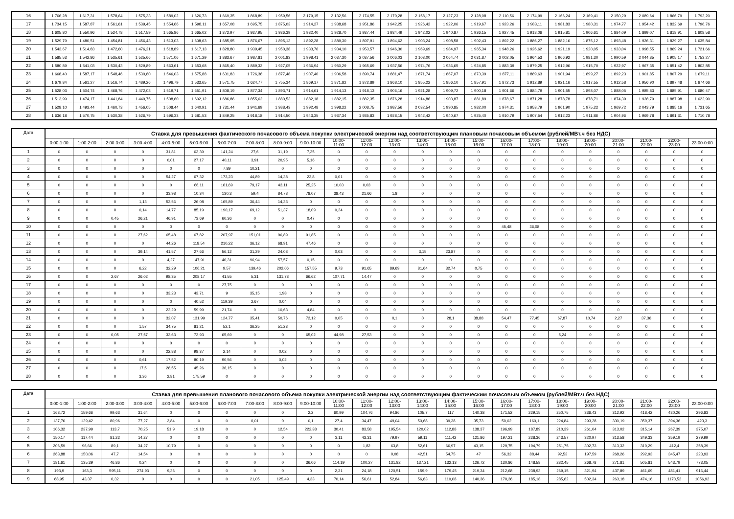| 16 | 1 766,28 | 1 617,31 | 1 578,64 | 1 575,33 | 1 589,02 | 1 626,73 | 1 669,35 | 1 868,89 | 1 959,56 | 2 179,15 | 2 132,56 | 2 174,55 | 2 170,28 | 2 158,17 | 2 127,23 | 2 128,08 | 2 110,56 | 2 174,99 | 2 166,24 | 2 169,41 | 2 150,29 | 2 089,64 | 1 866,79 | 1 792,20 |
| 17 | 1 734,15 | 1 587,87 | 1 561,61 | 1 539,45 | 1 554,66 | 1 598,11 | 1 657,08 | 1 695,75 | 1 875,03 | 1 914,27 | 1 938,68 | 1 951,86 | 1 942,25 | 1 926,42 | 1 922,06 | 1 919,67 | 1 923,26 | 1 983,11 | 1 981,83 | 1 980,31 | 1 974,77 | 1 954,42 | 1 832,69 | 1 796,76 |
| 18 | 1 605,80 | 1 550,96 | 1 524,78 | 1 517,59 | 1 565,86 | 1 665,02 | 1 872,97 | 1 927,95 | 1 936,39 | 1 932,40 | 1 928,70 | 1 937,44 | 1 934,49 | 1 942,02 | 1 940,87 | 1 936,15 | 1 927,45 | 1 918,06 | 1 915,81 | 1 906,61 | 1 884,09 | 1 899,07 | 1 818,91 | 1 608,58 |
| 19 | 1 529,79 | 1 480,51 | 1 454,81 | 1 456,43 | 1 513,03 | 1 608,63 | 1 685,95 | 1 876,67 | 1 895,13 | 1 892,28 | 1 889,30 | 1 897,91 | 1 894,62 | 1 903,24 | 1 908,58 | 1 902,43 | 1 892,22 | 1 886,27 | 1 882,16 | 1 875,12 | 1 893,48 | 1 926,31 | 1 829,27 | 1 635,84 |
| 20 | 1 543,67 | 1 514,83 | 1 472,60 | 1 476,21 | 1 518,89 | 1 617,13 | 1 828,80 | 1 939,45 | 1 950,38 | 1 933,76 | 1 934,10 | 1 953,57 | 1 946,30 | 1 969,69 | 1 984,97 | 1 965,34 | 1 948,26 | 1 926,62 | 1 921,19 | 1 920,05 | 1 933,04 | 1 998,55 | 1 869,24 | 1 721,66 |
| 21 | 1 585,53 | 1 542,86 | 1 535,61 | 1 525,66 | 1 571,06 | 1 671,29 | 1 883,67 | 1 987,81 | 2 001,83 | 1 998,41 | 2 037,30 | 2 037,56 | 2 006,03 | 2 103,00 | 2 064,74 | 2 031,87 | 2 002,05 | 1 964,53 | 1 966,92 | 1 981,30 | 1 990,59 | 2 044,85 | 1 905,17 | 1 753,27 |
| 22 | 1 580,89 | 1 541,03 | 1 530,43 | 1 529,89 | 1 563,61 | 1 653,68 | 1 865,40 | 1 889,32 | 1 927,05 | 1 936,94 | 1 950,29 | 1 965,69 | 1 937,56 | 1 974,76 | 1 936,65 | 1 924,85 | 1 883,39 | 1 879,25 | 1 912,96 | 1 915,70 | 1 922,97 | 1 967,35 | 1 851,42 | 1 803,85 |
| 23 | 1 668,40 | 1 587,17 | 1 548,46 | 1 530,80 | 1 546,03 | 1 575,88 | 1 631,83 | 1 726,38 | 1 877,48 | 1 907,40 | 1 906,58 | 1 890,74 | 1 881,47 | 1 871,74 | 1 867,07 | 1 873,39 | 1 877,11 | 1 889,63 | 1 901,94 | 1 899,27 | 1 892,23 | 1 901,85 | 1 807,29 | 1 679,11 |
| 24 | 1 679,84 | 1 561,27 | 1 516,74 | 1 489,26 | 1 496,79 | 1 533,65 | 1 571,75 | 1 624,77 | 1 755,34 | 1 869,17 | 1 871,82 | 1 872,89 | 1 868,10 | 1 855,22 | 1 856,10 | 1 857,91 | 1 872,73 | 1 912,89 | 1 921,16 | 1 917,55 | 1 912,58 | 1 956,90 | 1 897,48 | 1 674,66 |
| 25 | 1 528,03 | 1 504,74 | 1 468,76 | 1 472,03 | 1 519,71 | 1 651,91 | 1 808,19 | 1 877,34 | 1 893,71 | 1 914,61 | 1 914,13 | 1 918,13 | 1 906,16 | 1 921,28 | 1 909,72 | 1 900,18 | 1 901,66 | 1 884,79 | 1 901,55 | 1 898,07 | 1 888,05 | 1 985,83 | 1 885,91 | 1 680,47 |
| 26 | 1 513,99 | 1 474,17 | 1 441,84 | 1 449,75 | 1 508,60 | 1 602,12 | 1 686,86 | 1 855,62 | 1 880,53 | 1 882,18 | 1 882,15 | 1 882,35 | 1 876,28 | 1 914,86 | 1 903,87 | 1 881,89 | 1 878,67 | 1 871,28 | 1 878,78 | 1 878,71 | 1 874,39 | 1 928,79 | 1 887,98 | 1 622,90 |
| 27 | 1 528,10 | 1 493,44 | 1 460,73 | 1 456,05 | 1 508,44 | 1 640,91 | 1 731,44 | 1 941,69 | 1 988,43 | 1 992,48 | 1 998,22 | 2 008,75 | 1 987,56 | 2 032,54 | 1 990,85 | 1 982,00 | 1 974,31 | 1 953,79 | 1 961,90 | 1 975,22 | 1 969,72 | 2 043,79 | 1 885,16 | 1 731,65 |
| 28 | 1 636,18 | 1 570,75 | 1 530,38 | 1 526,79 | 1 596,33 | 1 681,53 | 1 849,25 | 1 918,18 | 1 914,50 | 1 943,35 | 1 937,34 | 1 935,83 | 1 928,15 | 1 942,42 | 1 940,67 | 1 925,40 | 1 910,79 | 1 907,54 | 1 912,23 | 1 911,88 | 1 904,96 | 1 969,78 | 1 891,31 | 1 710,78 |
| Дата | Ставка для превышения фактического почасового объема покупки электрической энергии над соответствующим плановым почасовым объемом (рублей/МВт.ч без НДС) | | | | | | | | | | | | | | | | | | | | | | | |
| --- | --- | --- | --- | --- | --- | --- | --- | --- | --- | --- | --- | --- | --- | --- | --- | --- | --- | --- | --- | --- | --- | --- | --- | --- |
| | 0:00-1:00 | 1:00-2:00 | 2:00-3:00 | 3:00-4:00 | 4:00-5:00 | 5:00-6:00 | 6:00-7:00 | 7:00-8:00 | 8:00-9:00 | 9:00-10:00 | 10:00- 11:00 | 11:00- 12:00 | 12:00- 13:00 | 13:00- 14:00 | 14:00- 15:00 | 15:00- 16:00 | 16:00- 17:00 | 17:00- 18:00 | 18:00- 19:00 | 19:00- 20:00 | 20:00- 21:00 | 21:00- 22:00 | 22:00- 23:00 | 23:00-0:00 |
| 1 | 0 | 0 | 0 | 0 | 31,81 | 63,39 | 141,24 | 27,6 | 31,19 | 7,35 | 0 | 0 | 0 | 0 | 0 | 0 | 0 | 0 | 0 | 0 | 0 | 0 | 0 | 0 |
| 2 | 0 | 0 | 0 | 0 | 0,01 | 27,17 | 40,11 | 3,91 | 20,95 | 5,16 | 0 | 0 | 0 | 0 | 0 | 0 | 0 | 0 | 0 | 0 | 0 | 0 | 0 | 0 |
| 3 | 0 | 0 | 0 | 0 | 0 | 0 | 7,89 | 10,21 | 0 | 0 | 0 | 0 | 0 | 0 | 0 | 0 | 0 | 0 | 0 | 0 | 0 | 0 | 0 | 0 |
| 4 | 0 | 0 | 0 | 0 | 54,27 | 67,32 | 173,23 | 44,89 | 14,38 | 23,8 | 0,01 | 0 | 0 | 0 | 0 | 0 | 0 | 0 | 0 | 0 | 0 | 0 | 0 | 0 |
| 5 | 0 | 0 | 0 | 0 | 0 | 66,11 | 161,69 | 79,17 | 43,11 | 25,25 | 10,03 | 0,03 | 0 | 0 | 0 | 0 | 0 | 0 | 0 | 0 | 0 | 0 | 0 | 0 |
| 6 | 0 | 0 | 0 | 0 | 33,98 | 10,34 | 130,3 | 59,4 | 84,78 | 78,07 | 38,43 | 21,66 | 1,8 | 0 | 0 | 0 | 0 | 0 | 0 | 0 | 0 | 0 | 0 | 0 |
| 7 | 0 | 0 | 0 | 1,13 | 53,56 | 26,08 | 165,89 | 36,44 | 14,33 | 0 | 0 | 0 | 0 | 0 | 0 | 0 | 0 | 0 | 0 | 0 | 0 | 0 | 0 | 0 |
| 8 | 0 | 0 | 0 | 0,14 | 14,77 | 85,19 | 190,17 | 69,12 | 51,37 | 18,09 | 0,24 | 0 | 0 | 0 | 0 | 0 | 0 | 0 | 0 | 0 | 0 | 0 | 0 | 0 |
| 9 | 0 | 0 | 0,45 | 26,21 | 46,91 | 73,69 | 60,36 | 0 | 0 | 0,47 | 0 | 0 | 0 | 0 | 0 | 0 | 0 | 0 | 0 | 0 | 0 | 0 | 0 | 0 |
| 10 | 0 | 0 | 0 | 0 | 0 | 0 | 0 | 0 | 0 | 0 | 0 | 0 | 0 | 0 | 0 | 0 | 45,48 | 36,08 | 0 | 0 | 0 | 0 | 0 | 0 |
| 11 | 0 | 0 | 0 | 27,62 | 65,48 | 67,82 | 207,97 | 151,01 | 96,89 | 91,85 | 0 | 0 | 0 | 0 | 0 | 0 | 0 | 0 | 0 | 0 | 0 | 0 | 0 | 0 |
| 12 | 0 | 0 | 0 | 0 | 44,26 | 118,54 | 210,22 | 36,12 | 68,91 | 47,46 | 0 | 0 | 0 | 0 | 0 | 0 | 0 | 0 | 0 | 0 | 0 | 0 | 0 | 0 |
| 13 | 0 | 0 | 0 | 39,14 | 41,57 | 27,66 | 56,12 | 31,29 | 24,08 | 0 | 0,03 | 0 | 0 | 3,15 | 23,87 | 0 | 0 | 0 | 0 | 0 | 0 | 0 | 0 | 0 |
| 14 | 0 | 0 | 0 | 0 | 4,27 | 147,91 | 40,31 | 96,94 | 57,57 | 0,15 | 0 | 0 | 0 | 0 | 0 | 0 | 0 | 0 | 0 | 0 | 0 | 0 | 0 | 0 |
| 15 | 0 | 0 | 0 | 6,22 | 32,29 | 106,21 | 9,57 | 139,46 | 202,06 | 157,55 | 9,73 | 91,65 | 89,69 | 81,64 | 32,74 | 0,75 | 0 | 0 | 0 | 0 | 0 | 0 | 0 | 0 |
| 16 | 0 | 0 | 2,67 | 26,02 | 98,35 | 208,17 | 41,55 | 5,31 | 131,78 | 66,62 | 107,71 | 14,47 | 0 | 0 | 0 | 0 | 0 | 0 | 0 | 0 | 0 | 0 | 0 | 0 |
| 17 | 0 | 0 | 0 | 0 | 0 | 0 | 27,75 | 0 | 0 | 0 | 0 | 0 | 0 | 0 | 0 | 0 | 0 | 0 | 0 | 0 | 0 | 0 | 0 | 0 |
| 18 | 0 | 0 | 0 | 0 | 33,23 | 43,71 | 9 | 35,15 | 1,98 | 0 | 0 | 0 | 0 | 0 | 0 | 0 | 0 | 0 | 0 | 0 | 0 | 0 | 0 | 0 |
| 19 | 0 | 0 | 0 | 0 | 0 | 40,52 | 119,39 | 2,67 | 0,04 | 0 | 0 | 0 | 0 | 0 | 0 | 0 | 0 | 0 | 0 | 0 | 0 | 0 | 0 | 0 |
| 20 | 0 | 0 | 0 | 0 | 22,29 | 59,99 | 21,74 | 0 | 10,63 | 4,84 | 0 | 0 | 0 | 0 | 0 | 0 | 0 | 0 | 0 | 0 | 0 | 0 | 0 | 0 |
| 21 | 0 | 0 | 0 | 0 | 32,07 | 131,99 | 124,77 | 35,41 | 50,76 | 72,12 | 0,05 | 0 | 0,1 | 0 | 28,1 | 38,88 | 54,47 | 77,45 | 67,87 | 10,74 | 2,27 | 37,36 | 0 | 0 |
| 22 | 0 | 0 | 0 | 1,57 | 34,75 | 81,21 | 52,1 | 36,25 | 51,23 | 0 | 0 | 0 | 0 | 0 | 0 | 0 | 0 | 0 | 0 | 0 | 0 | 0 | 0 | 0 |
| 23 | 0 | 0 | 0,05 | 27,57 | 33,63 | 72,93 | 65,69 | 0 | 0 | 65,02 | 44,98 | 27,53 | 0 | 0 | 0 | 0 | 0 | 0 | 5,24 | 0 | 0 | 0 | 0 | 0 |
| 24 | 0 | 0 | 0 | 0 | 0 | 0 | 0 | 0 | 0 | 0 | 0 | 0 | 0 | 0 | 0 | 0 | 0 | 0 | 0 | 0 | 0 | 0 | 0 | 0 |
| 25 | 0 | 0 | 0 | 0 | 22,88 | 98,37 | 2,14 | 0 | 0,02 | 0 | 0 | 0 | 0 | 0 | 0 | 0 | 0 | 0 | 0 | 0 | 0 | 0 | 0 | 0 |
| 26 | 0 | 0 | 0 | 0,61 | 17,52 | 80,19 | 90,56 | 0 | 0,02 | 0 | 0 | 0 | 0 | 0 | 0 | 0 | 0 | 0 | 0 | 0 | 0 | 0 | 0 | 0 |
| 27 | 0 | 0 | 0 | 17,5 | 28,55 | 45,26 | 36,15 | 0 | 0 | 0 | 0 | 0 | 0 | 0 | 0 | 0 | 0 | 0 | 0 | 0 | 0 | 0 | 0 | 0 |
| 28 | 0 | 0 | 0 | 3,36 | 2,81 | 175,59 | 0 | 0 | 0 | 0 | 0 | 0 | 0 | 0 | 0 | 0 | 0 | 0 | 0 | 0 | 0 | 0 | 0 | 0 |
| Дата | Ставка для превышения планового почасового объема покупки электрической энергии над соответствующим фактическим почасовым объемом (рублей/МВт.ч без НДС) | | | | | | | | | | | | | | | | | | | | | | | |
| --- | --- | --- | --- | --- | --- | --- | --- | --- | --- | --- | --- | --- | --- | --- | --- | --- | --- | --- | --- | --- | --- | --- | --- | --- |
| | 0:00-1:00 | 1:00-2:00 | 2:00-3:00 | 3:00-4:00 | 4:00-5:00 | 5:00-6:00 | 6:00-7:00 | 7:00-8:00 | 8:00-9:00 | 9:00-10:00 | 10:00- 11:00 | 11:00- 12:00 | 12:00- 13:00 | 13:00- 14:00 | 14:00- 15:00 | 15:00- 16:00 | 16:00- 17:00 | 17:00- 18:00 | 18:00- 19:00 | 19:00- 20:00 | 20:00- 21:00 | 21:00- 22:00 | 22:00- 23:00 | 23:00-0:00 |
| 1 | 163,72 | 159,66 | 99,63 | 31,64 | 0 | 0 | 0 | 0 | 0 | 2,2 | 60,99 | 104,76 | 94,86 | 105,7 | 117 | 140,38 | 171,52 | 229,15 | 250,75 | 336,43 | 312,92 | 418,42 | 430,26 | 296,83 |
| 2 | 137,76 | 129,42 | 80,96 | 77,27 | 2,84 | 0 | 0 | 0,01 | 0 | 0,1 | 27,4 | 34,47 | 49,04 | 50,68 | 39,38 | 35,73 | 50,02 | 160,1 | 224,84 | 293,28 | 330,19 | 359,37 | 394,36 | 423,3 |
| 3 | 106,32 | 237,99 | 113,7 | 70,25 | 51,9 | 19,18 | 0 | 0 | 12,54 | 222,38 | 30,41 | 83,58 | 195,54 | 120,02 | 112,88 | 138,37 | 196,99 | 187,89 | 210,39 | 261,04 | 313,02 | 315,14 | 267,39 | 375,07 |
| 4 | 150,17 | 117,44 | 81,22 | 14,27 | 0 | 0 | 0 | 0 | 0 | 0 | 3,11 | 43,31 | 79,97 | 59,11 | 111,42 | 121,86 | 197,21 | 228,36 | 243,57 | 320,97 | 313,58 | 349,33 | 359,19 | 279,99 |
| 5 | 206,59 | 96,66 | 89,1 | 34,27 | 10,79 | 0 | 0 | 0 | 0 | 0 | 0 | 1,82 | 63,8 | 52,61 | 66,97 | 43,15 | 129,75 | 194,79 | 251,75 | 302,73 | 313,32 | 310,29 | 412,4 | 258,39 |
| 6 | 263,88 | 150,06 | 47,7 | 14,54 | 0 | 0 | 0 | 0 | 0 | 0 | 0 | 0 | 0,08 | 42,51 | 54,75 | 47 | 56,32 | 88,44 | 92,53 | 197,59 | 268,26 | 292,93 | 345,47 | 223,93 |
| 7 | 181,61 | 135,39 | 46,86 | 0,24 | 0 | 0 | 0 | 0 | 0 | 36,06 | 114,19 | 100,27 | 131,82 | 137,21 | 132,13 | 126,72 | 130,86 | 148,58 | 232,45 | 268,78 | 271,81 | 505,81 | 543,79 | 773,05 |
| 8 | 193,9 | 163,3 | 595,11 | 274,93 | 9,36 | 0 | 0 | 0 | 0 | 0 | 2,31 | 24,18 | 120,51 | 159,9 | 179,45 | 219,34 | 212,68 | 238,93 | 269,15 | 321,94 | 437,89 | 461,69 | 481,41 | 916,44 |
| 9 | 68,95 | 43,37 | 0,32 | 0 | 0 | 0 | 0 | 21,05 | 125,49 | 4,33 | 70,14 | 56,61 | 52,84 | 56,83 | 110,08 | 140,36 | 170,36 | 185,18 | 285,62 | 502,34 | 263,18 | 474,16 | 1170,52 | 1056,92 |